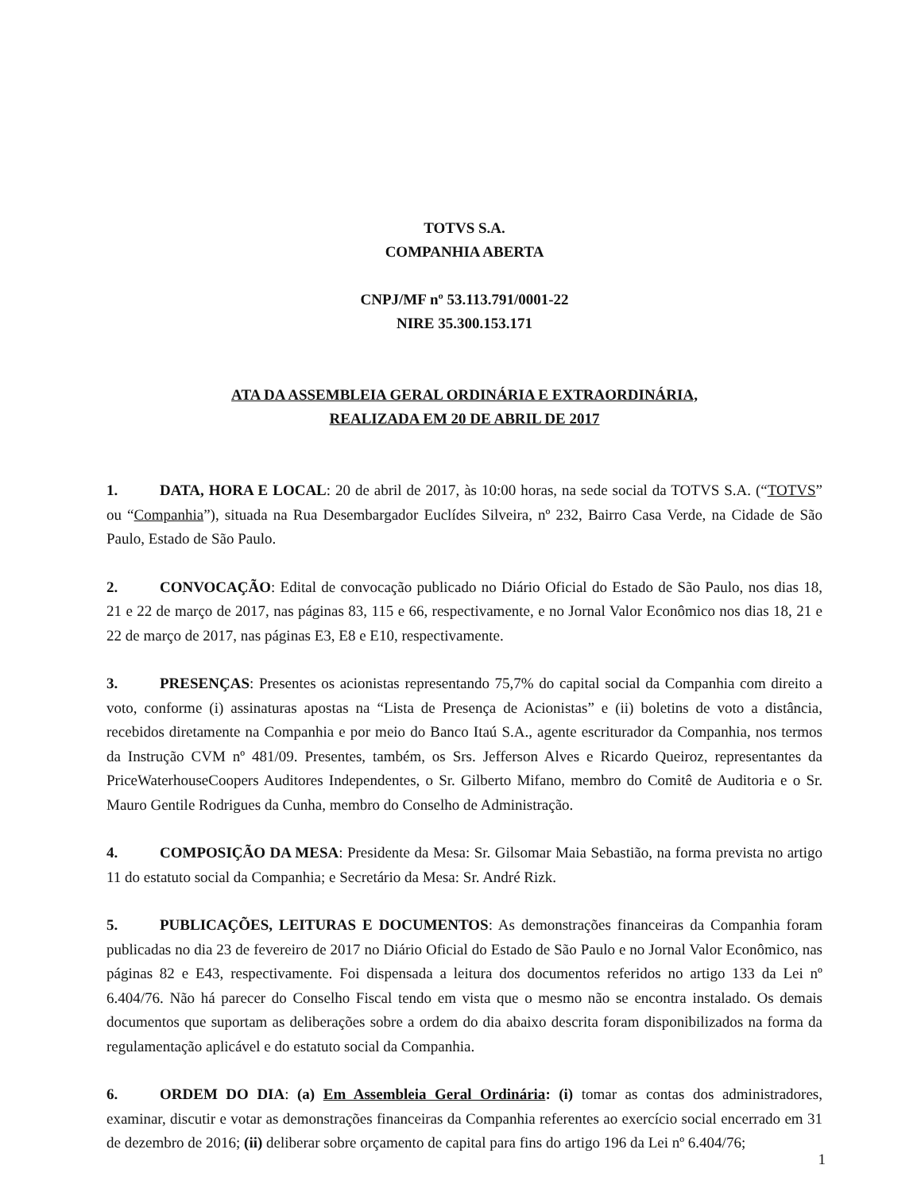TOTVS S.A.
COMPANHIA ABERTA
CNPJ/MF nº 53.113.791/0001-22
NIRE 35.300.153.171
ATA DA ASSEMBLEIA GERAL ORDINÁRIA E EXTRAORDINÁRIA,
REALIZADA EM 20 DE ABRIL DE 2017
1. DATA, HORA E LOCAL: 20 de abril de 2017, às 10:00 horas, na sede social da TOTVS S.A. (“TOTVS” ou “Companhia”), situada na Rua Desembargador Euclídes Silveira, nº 232, Bairro Casa Verde, na Cidade de São Paulo, Estado de São Paulo.
2. CONVOCAÇÃO: Edital de convocação publicado no Diário Oficial do Estado de São Paulo, nos dias 18, 21 e 22 de março de 2017, nas páginas 83, 115 e 66, respectivamente, e no Jornal Valor Econômico nos dias 18, 21 e 22 de março de 2017, nas páginas E3, E8 e E10, respectivamente.
3. PRESENÇAS: Presentes os acionistas representando 75,7% do capital social da Companhia com direito a voto, conforme (i) assinaturas apostas na “Lista de Presença de Acionistas” e (ii) boletins de voto a distância, recebidos diretamente na Companhia e por meio do Banco Itaú S.A., agente escriturador da Companhia, nos termos da Instrução CVM nº 481/09. Presentes, também, os Srs. Jefferson Alves e Ricardo Queiroz, representantes da PriceWaterhouseCoopers Auditores Independentes, o Sr. Gilberto Mifano, membro do Comitê de Auditoria e o Sr. Mauro Gentile Rodrigues da Cunha, membro do Conselho de Administração.
4. COMPOSIÇÃO DA MESA: Presidente da Mesa: Sr. Gilsomar Maia Sebastião, na forma prevista no artigo 11 do estatuto social da Companhia; e Secretário da Mesa: Sr. André Rizk.
5. PUBLICAÇÕES, LEITURAS E DOCUMENTOS: As demonstrações financeiras da Companhia foram publicadas no dia 23 de fevereiro de 2017 no Diário Oficial do Estado de São Paulo e no Jornal Valor Econômico, nas páginas 82 e E43, respectivamente. Foi dispensada a leitura dos documentos referidos no artigo 133 da Lei nº 6.404/76. Não há parecer do Conselho Fiscal tendo em vista que o mesmo não se encontra instalado. Os demais documentos que suportam as deliberações sobre a ordem do dia abaixo descrita foram disponibilizados na forma da regulamentação aplicável e do estatuto social da Companhia.
6. ORDEM DO DIA: (a) Em Assembleia Geral Ordinária: (i) tomar as contas dos administradores, examinar, discutir e votar as demonstrações financeiras da Companhia referentes ao exercício social encerrado em 31 de dezembro de 2016; (ii) deliberar sobre orçamento de capital para fins do artigo 196 da Lei nº 6.404/76;
1